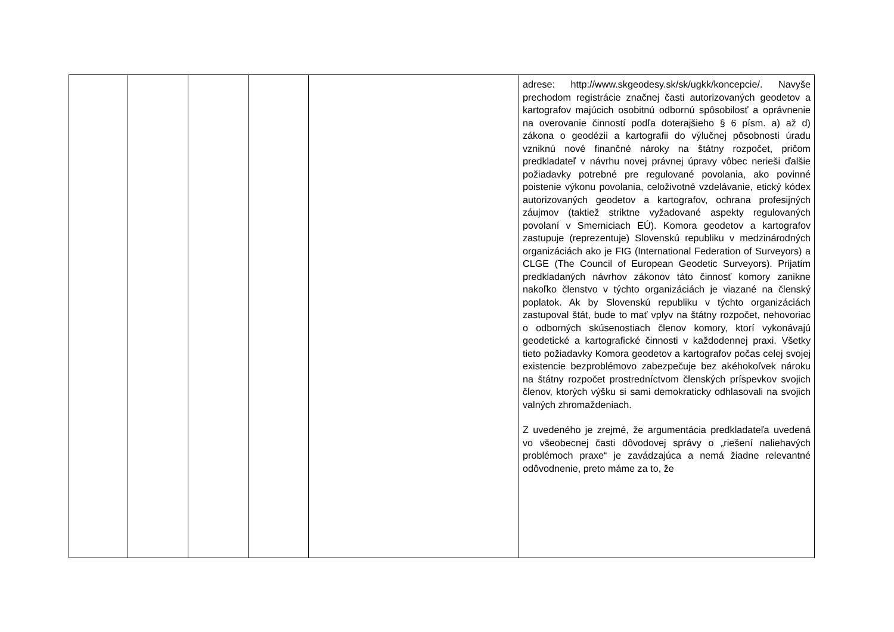| | | | | | adrese: http://www.skgeodesy.sk/sk/ugkk/koncepcie/. Navyše prechodom registrácie značnej časti autorizovaných geodetov a kartografov majúcich osobitnú odbornú spôsobilosť a oprávnenie na overovanie činností podľa doterajšieho § 6 písm. a) až d) zákona o geodézii a kartografii do výlučnej pôsobnosti úradu vzniknú nové finančné nároky na štátny rozpočet, pričom predkladateľ v návrhu novej právnej úpravy vôbec nerieši ďalšie požiadavky potrebné pre regulované povolania, ako povinné poistenie výkonu povolania, celoživotné vzdelávanie, etický kódex autorizovaných geodetov a kartografov, ochrana profesijných záujmov (taktiež striktne vyžadované aspekty regulovaných povolaní v Smerniciach EÚ). Komora geodetov a kartografov zastupuje (reprezentuje) Slovenskú republiku v medzinárodných organizáciách ako je FIG (International Federation of Surveyors) a CLGE (The Council of European Geodetic Surveyors). Prijatím predkladaných návrhov zákonov táto činnosť komory zanikne nakoľko členstvo v týchto organizáciách je viazané na členský poplatok. Ak by Slovenskú republiku v týchto organizáciách zastupoval štát, bude to mať vplyv na štátny rozpočet, nehovoriac o odborných skúsenostiach členov komory, ktorí vykonávajú geodetické a kartografické činnosti v každodennej praxi. Všetky tieto požiadavky Komora geodetov a kartografov počas celej svojej existencie bezproblémovo zabezpečuje bez akéhokoľvek nároku na štátny rozpočet prostredníctvom členských príspevkov svojich členov, ktorých výšku si sami demokraticky odhlasovali na svojich valných zhromaždeniach. Z uvedeného je zrejmé, že argumentácia predkladateľa uvedená vo všeobecnej časti dôvodovej správy o „riešení naliehavých problémoch praxe“ je zavádzajúca a nemá žiadne relevantné odôvodnenie, preto máme za to, že |